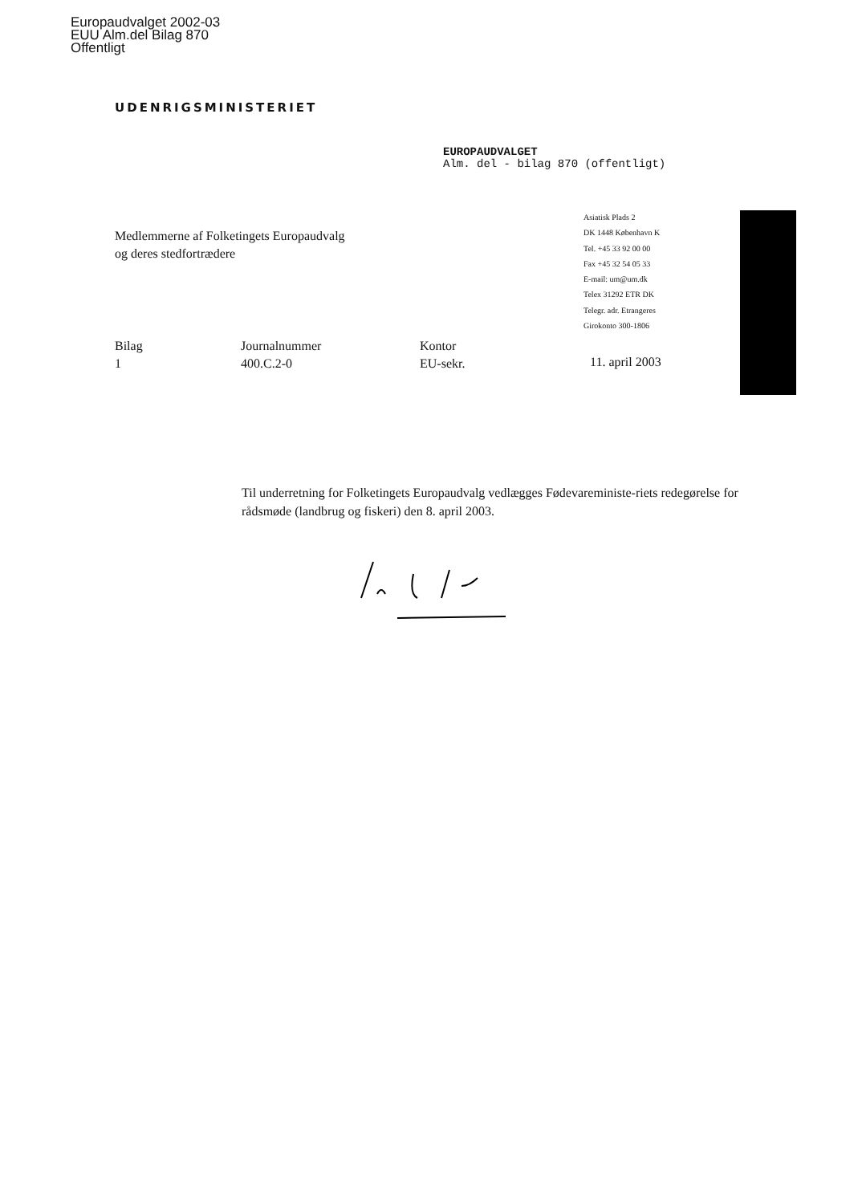Europaudvalget 2002-03
EUU Alm.del Bilag 870
Offentligt
UDENRIGSMINISTERIET
EUROPAUDVALGET
Alm. del - bilag 870 (offentligt)
Medlemmerne af Folketingets Europaudvalg
og deres stedfortrædere
Asiatisk Plads 2
DK 1448 København K
Tel. +45 33 92 00 00
Fax +45 32 54 05 33
E-mail: um@um.dk
Telex 31292 ETR DK
Telegr. adr. Etrangeres
Girokonto 300-1806
Bilag
1
Journalnummer
400.C.2-0
Kontor
EU-sekr.
11. april 2003
Til underretning for Folketingets Europaudvalg vedlægges Fødevareministe-riets redegørelse for rådsmøde (landbrug og fiskeri) den 8. april 2003.